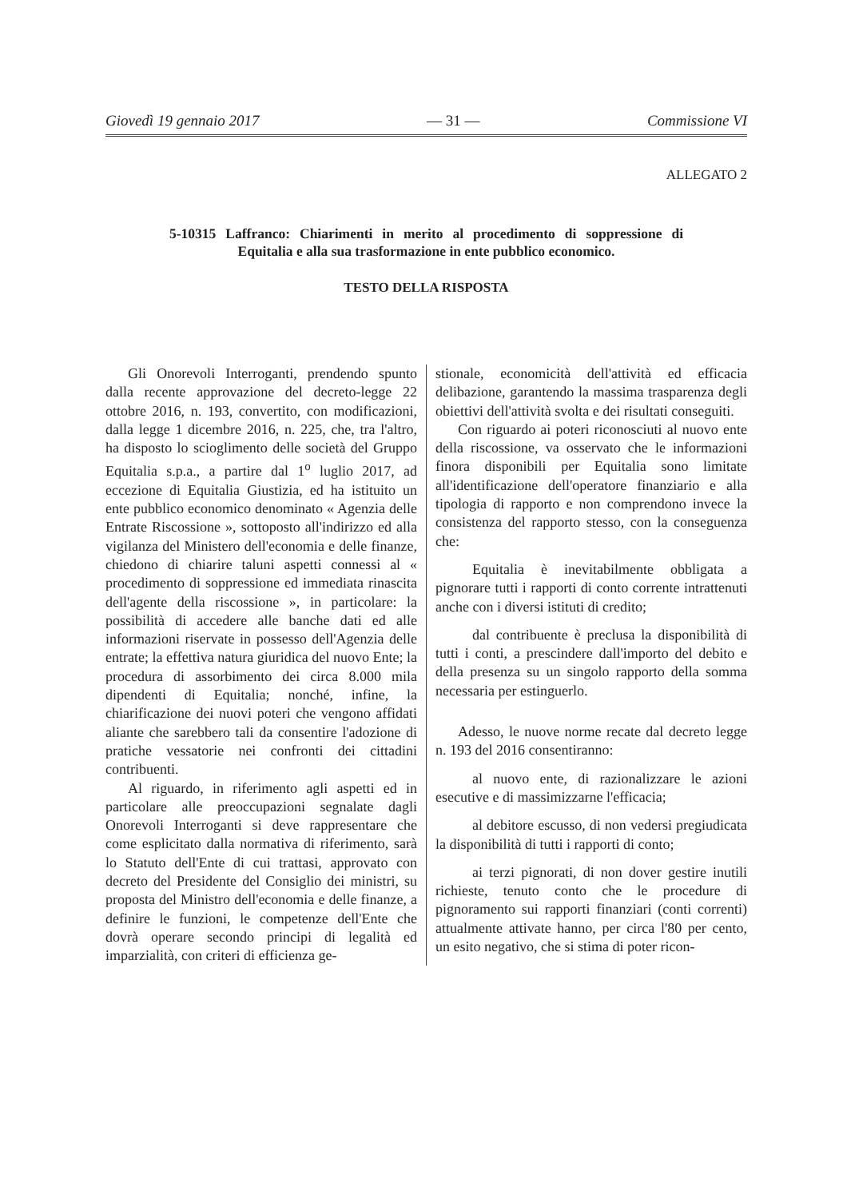Giovedì 19 gennaio 2017 — 31 — Commissione VI
ALLEGATO 2
5-10315 Laffranco: Chiarimenti in merito al procedimento di soppressione di Equitalia e alla sua trasformazione in ente pubblico economico.
TESTO DELLA RISPOSTA
Gli Onorevoli Interroganti, prendendo spunto dalla recente approvazione del decreto-legge 22 ottobre 2016, n. 193, convertito, con modificazioni, dalla legge 1 dicembre 2016, n. 225, che, tra l'altro, ha disposto lo scioglimento delle società del Gruppo Equitalia s.p.a., a partire dal 1<sup>o</sup> luglio 2017, ad eccezione di Equitalia Giustizia, ed ha istituito un ente pubblico economico denominato « Agenzia delle Entrate Riscossione », sottoposto all'indirizzo ed alla vigilanza del Ministero dell'economia e delle finanze, chiedono di chiarire taluni aspetti connessi al « procedimento di soppressione ed immediata rinascita dell'agente della riscossione », in particolare: la possibilità di accedere alle banche dati ed alle informazioni riservate in possesso dell'Agenzia delle entrate; la effettiva natura giuridica del nuovo Ente; la procedura di assorbimento dei circa 8.000 mila dipendenti di Equitalia; nonché, infine, la chiarificazione dei nuovi poteri che vengono affidati aliante che sarebbero tali da consentire l'adozione di pratiche vessatorie nei confronti dei cittadini contribuenti.
Al riguardo, in riferimento agli aspetti ed in particolare alle preoccupazioni segnalate dagli Onorevoli Interroganti si deve rappresentare che come esplicitato dalla normativa di riferimento, sarà lo Statuto dell'Ente di cui trattasi, approvato con decreto del Presidente del Consiglio dei ministri, su proposta del Ministro dell'economia e delle finanze, a definire le funzioni, le competenze dell'Ente che dovrà operare secondo principi di legalità ed imparzialità, con criteri di efficienza ge-
stionale, economicità dell'attività ed efficacia delibazione, garantendo la massima trasparenza degli obiettivi dell'attività svolta e dei risultati conseguiti.
Con riguardo ai poteri riconosciuti al nuovo ente della riscossione, va osservato che le informazioni finora disponibili per Equitalia sono limitate all'identificazione dell'operatore finanziario e alla tipologia di rapporto e non comprendono invece la consistenza del rapporto stesso, con la conseguenza che:
Equitalia è inevitabilmente obbligata a pignorare tutti i rapporti di conto corrente intrattenuti anche con i diversi istituti di credito;
dal contribuente è preclusa la disponibilità di tutti i conti, a prescindere dall'importo del debito e della presenza su un singolo rapporto della somma necessaria per estinguerlo.
Adesso, le nuove norme recate dal decreto legge n. 193 del 2016 consentiranno:
al nuovo ente, di razionalizzare le azioni esecutive e di massimizzarne l'efficacia;
al debitore escusso, di non vedersi pregiudicata la disponibilità di tutti i rapporti di conto;
ai terzi pignorati, di non dover gestire inutili richieste, tenuto conto che le procedure di pignoramento sui rapporti finanziari (conti correnti) attualmente attivate hanno, per circa l'80 per cento, un esito negativo, che si stima di poter ricon-